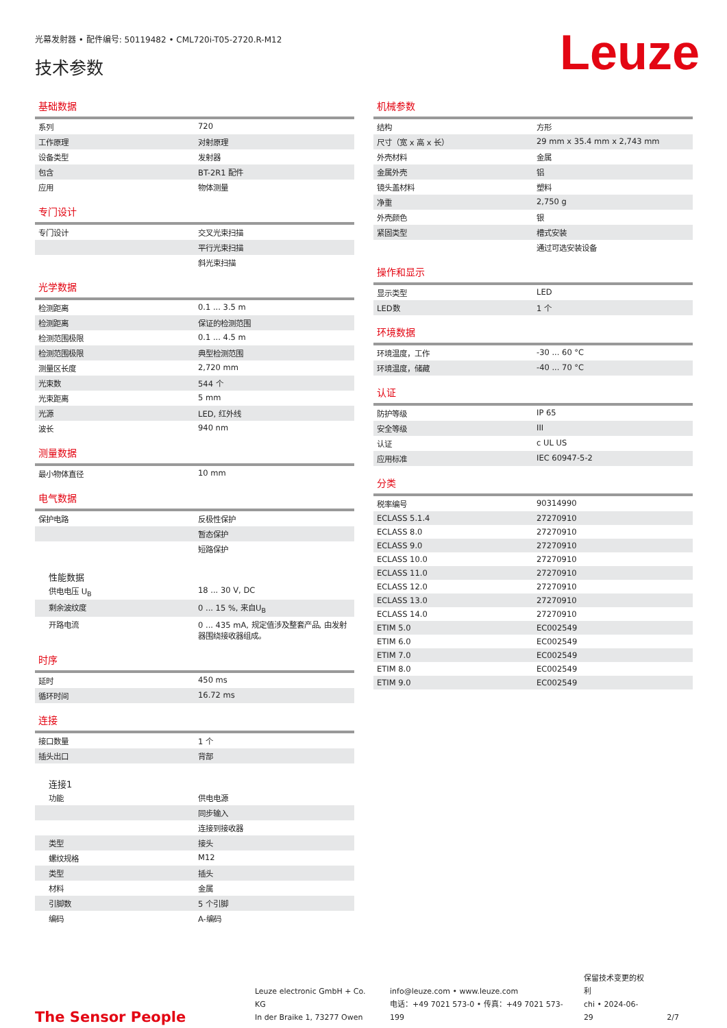光幕发射器 • 配件编号: 50119482 • CML720i-T05-2720.R-M12
技术参数
Leuze
基础数据
| 系列 | 720 |
| 工作原理 | 对射原理 |
| 设备类型 | 发射器 |
| 包含 | BT-2R1 配件 |
| 应用 | 物体测量 |
专门设计
| 专门设计 | 交叉光束扫描 |
| | 平行光束扫描 |
| | 斜光束扫描 |
光学数据
| 检测距离 | 0.1 ... 3.5 m |
| 检测距离 | 保证的检测范围 |
| 检测范围极限 | 0.1 ... 4.5 m |
| 检测范围极限 | 典型检测范围 |
| 测量区长度 | 2,720 mm |
| 光束数 | 544 个 |
| 光束距离 | 5 mm |
| 光源 | LED, 红外线 |
| 波长 | 940 nm |
测量数据
| 最小物体直径 | 10 mm |
电气数据
| 保护电路 | 反极性保护 |
| | 暂态保护 |
| | 短路保护 |
性能数据
| 供电电压 U<sub>B</sub> | 18 ... 30 V, DC |
| 剩余波纹度 | 0 ... 15 %, 来自U<sub>B</sub> |
| 开路电流 | 0 ... 435 mA, 规定值涉及整套产品, 由发射器围绕接收器组成。 |
时序
| 延时 | 450 ms |
| 循环时间 | 16.72 ms |
连接
| 接口数量 | 1 个 |
| 插头出口 | 背部 |
连接1
| 功能 | 供电电源 |
| | 同步输入 |
| | 连接到接收器 |
| 类型 | 接头 |
| 螺纹规格 | M12 |
| 类型 | 插头 |
| 材料 | 金属 |
| 引脚数 | 5 个引脚 |
| 编码 | A-编码 |
机械参数
| 结构 | 方形 |
| 尺寸（宽 x 高 x 长） | 29 mm x 35.4 mm x 2,743 mm |
| 外壳材料 | 金属 |
| 金属外壳 | 铝 |
| 镜头盖材料 | 塑料 |
| 净重 | 2,750 g |
| 外壳颜色 | 银 |
| 紧固类型 | 槽式安装 |
| | 通过可选安装设备 |
操作和显示
| 显示类型 | LED |
| LED数 | 1 个 |
环境数据
| 环境温度，工作 | -30 ... 60 °C |
| 环境温度，储藏 | -40 ... 70 °C |
认证
| 防护等级 | IP 65 |
| 安全等级 | III |
| 认证 | c UL US |
| 应用标准 | IEC 60947-5-2 |
分类
| 税率编号 | 90314990 |
| ECLASS 5.1.4 | 27270910 |
| ECLASS 8.0 | 27270910 |
| ECLASS 9.0 | 27270910 |
| ECLASS 10.0 | 27270910 |
| ECLASS 11.0 | 27270910 |
| ECLASS 12.0 | 27270910 |
| ECLASS 13.0 | 27270910 |
| ECLASS 14.0 | 27270910 |
| ETIM 5.0 | EC002549 |
| ETIM 6.0 | EC002549 |
| ETIM 7.0 | EC002549 |
| ETIM 8.0 | EC002549 |
| ETIM 9.0 | EC002549 |
The Sensor People
Leuze electronic GmbH + Co. KG
In der Braike 1, 73277 Owen
info@leuze.com • www.leuze.com
电话：+49 7021 573-0 • 传真：+49 7021 573-199
保留技术变更的权利
chi • 2024-06-29
2/7